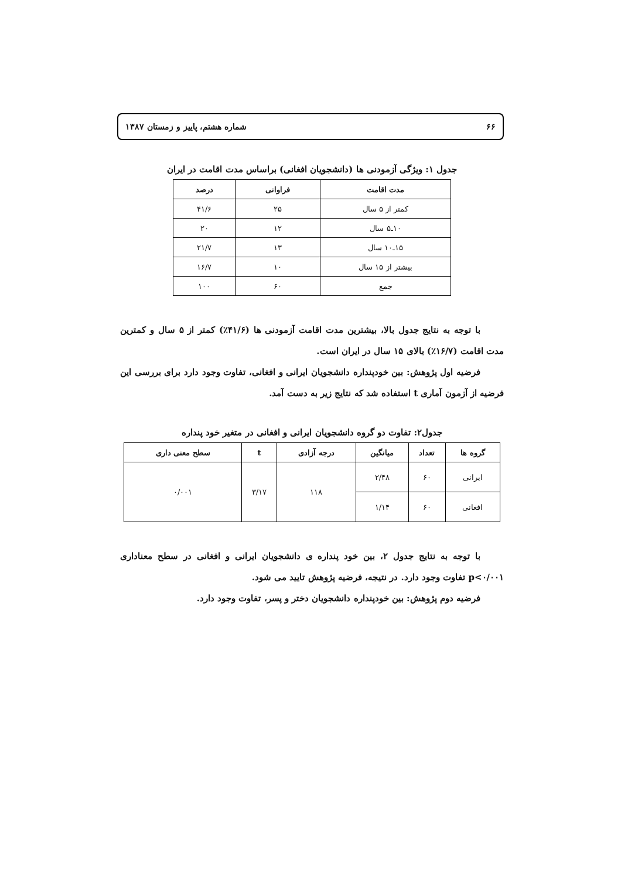۶۶ شماره هشتم، پاییز و زمستان ۱۳۸۷
جدول ۱: ویژگی آزمودنی ها (دانشجویان افغانی) براساس مدت اقامت در ایران
| مدت اقامت | فراوانی | درصد |
| --- | --- | --- |
| کمتر از ۵ سال | ۲۵ | ۴۱/۶ |
| ۱۰ـ۵ سال | ۱۲ | ۲۰ |
| ۱۵ـ۱۰ سال | ۱۳ | ۲۱/۷ |
| بیشتر از ۱۵ سال | ۱۰ | ۱۶/۷ |
| جمع | ۶۰ | ۱۰۰ |
با توجه به نتایج جدول بالا، بیشترین مدت اقامت آزمودنی ها (۴۱/۶٪) کمتر از ۵ سال و کمترین مدت اقامت (۱۶/۷٪) بالای ۱۵ سال در ایران است.
فرضیه اول پژوهش: بین خودپنداره دانشجویان ایرانی و افغانی، تفاوت وجود دارد برای بررسی این فرضیه از آزمون آماری t استفاده شد که نتایج زیر به دست آمد.
جدول۲: تفاوت دو گروه دانشجویان ایرانی و افغانی در متغیر خود پنداره
| گروه ها | تعداد | میانگین | درجه آزادی | t | سطح معنی داری |
| --- | --- | --- | --- | --- | --- |
| ایرانی | ۶۰ | ۲/۴۸ | ۱۱۸ | ۳/۱۷ | ۰/۰۰۱ |
| افغانی | ۶۰ | ۱/۱۴ | | | |
با توجه به نتایج جدول ۲، بین خود پنداره ی دانشجویان ایرانی و افغانی در سطح معناداری p<۰/۰۰۱ تفاوت وجود دارد. در نتیجه، فرضیه پژوهش تایید می شود.
فرضیه دوم پژوهش: بین خودپنداره دانشجویان دختر و پسر، تفاوت وجود دارد.